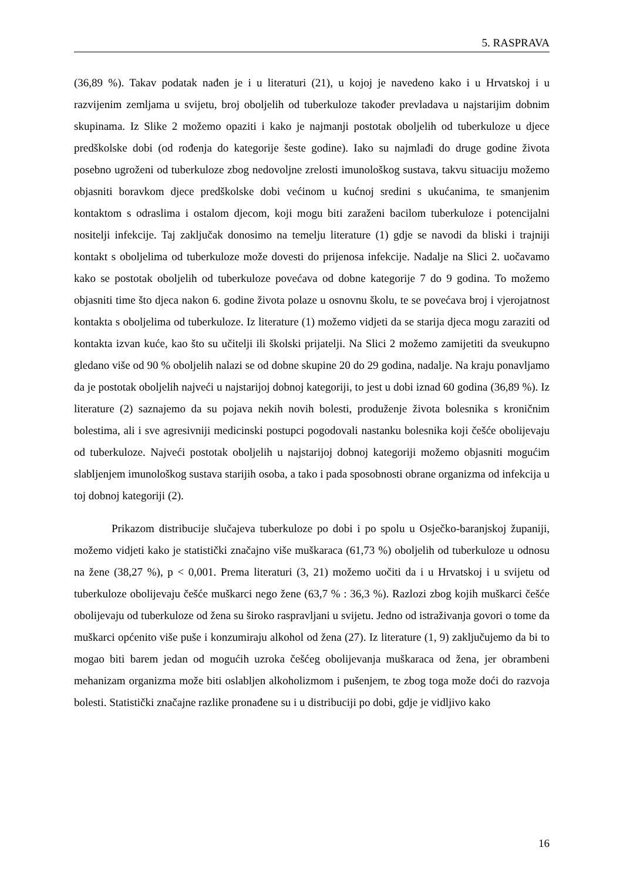5. RASPRAVA
(36,89 %). Takav podatak nađen je i u literaturi (21), u kojoj je navedeno kako i u Hrvatskoj i u razvijenim zemljama u svijetu, broj oboljelih od tuberkuloze također prevladava u najstarijim dobnim skupinama. Iz Slike 2 možemo opaziti i kako je najmanji postotak oboljelih od tuberkuloze u djece predškolske dobi (od rođenja do kategorije šeste godine). Iako su najmlađi do druge godine života posebno ugroženi od tuberkuloze zbog nedovoljne zrelosti imunološkog sustava, takvu situaciju možemo objasniti boravkom djece predškolske dobi većinom u kućnoj sredini s ukućanima, te smanjenim kontaktom s odraslima i ostalom djecom, koji mogu biti zaraženi bacilom tuberkuloze i potencijalni nositelji infekcije. Taj zaključak donosimo na temelju literature (1) gdje se navodi da bliski i trajniji kontakt s oboljelima od tuberkuloze može dovesti do prijenosa infekcije. Nadalje na Slici 2. uočavamo kako se postotak oboljelih od tuberkuloze povećava od dobne kategorije 7 do 9 godina. To možemo objasniti time što djeca nakon 6. godine života polaze u osnovnu školu, te se povećava broj i vjerojatnost kontakta s oboljelima od tuberkuloze. Iz literature (1) možemo vidjeti da se starija djeca mogu zaraziti od kontakta izvan kuće, kao što su učitelji ili školski prijatelji. Na Slici 2 možemo zamijetiti da sveukupno gledano više od 90 % oboljelih nalazi se od dobne skupine 20 do 29 godina, nadalje. Na kraju ponavljamo da je postotak oboljelih najveći u najstarijoj dobnoj kategoriji, to jest u dobi iznad 60 godina (36,89 %). Iz literature (2) saznajemo da su pojava nekih novih bolesti, produženje života bolesnika s kroničnim bolestima, ali i sve agresivniji medicinski postupci pogodovali nastanku bolesnika koji češće obolijevaju od tuberkuloze. Najveći postotak oboljelih u najstarijoj dobnoj kategoriji možemo objasniti mogućim slabljenjem imunološkog sustava starijih osoba, a tako i pada sposobnosti obrane organizma od infekcija u toj dobnoj kategoriji (2).
Prikazom distribucije slučajeva tuberkuloze po dobi i po spolu u Osječko-baranjskoj županiji, možemo vidjeti kako je statistički značajno više muškaraca (61,73 %) oboljelih od tuberkuloze u odnosu na žene (38,27 %), p < 0,001. Prema literaturi (3, 21) možemo uočiti da i u Hrvatskoj i u svijetu od tuberkuloze obolijevaju češće muškarci nego žene (63,7 % : 36,3 %). Razlozi zbog kojih muškarci češće obolijevaju od tuberkuloze od žena su široko raspravljani u svijetu. Jedno od istraživanja govori o tome da muškarci općenito više puše i konzumiraju alkohol od žena (27). Iz literature (1, 9) zaključujemo da bi to mogao biti barem jedan od mogućih uzroka češćeg obolijevanja muškaraca od žena, jer obrambeni mehanizam organizma može biti oslabljen alkoholizmom i pušenjem, te zbog toga može doći do razvoja bolesti. Statistički značajne razlike pronađene su i u distribuciji po dobi, gdje je vidljivo kako
16